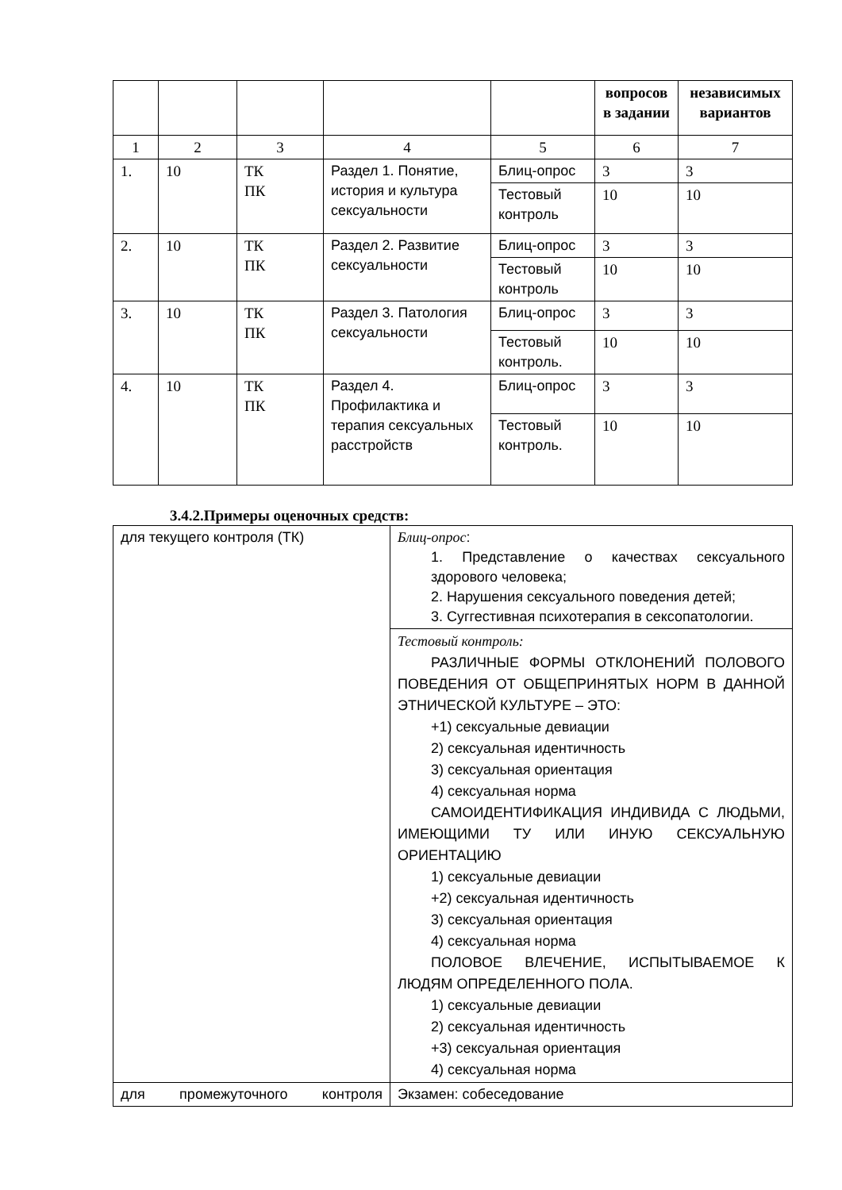| | | | | | вопросов в задании | независимых вариантов |
| --- | --- | --- | --- | --- | --- | --- |
| 1 | 2 | 3 | 4 | 5 | 6 | 7 |
| 1. | 10 | ТК ПК | Раздел 1. Понятие, история и культура сексуальности | Блиц-опрос | 3 | 3 |
| | | | | Тестовый контроль | 10 | 10 |
| 2. | 10 | ТК ПК | Раздел 2. Развитие сексуальности | Блиц-опрос | 3 | 3 |
| | | | | Тестовый контроль | 10 | 10 |
| 3. | 10 | ТК ПК | Раздел 3. Патология сексуальности | Блиц-опрос | 3 | 3 |
| | | | | Тестовый контроль. | 10 | 10 |
| 4. | 10 | ТК ПК | Раздел 4. Профилактика и терапия сексуальных расстройств | Блиц-опрос | 3 | 3 |
| | | | | Тестовый контроль. | 10 | 10 |
3.4.2.Примеры оценочных средств:
| для текущего контроля (ТК) | Блиц-опрос : 1. Представление о качествах сексуального здорового человека; 2. Нарушения сексуального поведения детей; 3. Суггестивная психотерапия в сексопатологии. |
| | Тестовый контроль: РАЗЛИЧНЫЕ ФОРМЫ ОТКЛОНЕНИЙ ПОЛОВОГО ПОВЕДЕНИЯ ОТ ОБЩЕПРИНЯТЫХ НОРМ В ДАННОЙ ЭТНИЧЕСКОЙ КУЛЬТУРЕ – ЭТО: +1) сексуальные девиации 2) сексуальная идентичность 3) сексуальная ориентация 4) сексуальная норма САМОИДЕНТИФИКАЦИЯ ИНДИВИДА С ЛЮДЬМИ, ИМЕЮЩИМИ ТУ ИЛИ ИНУЮ СЕКСУАЛЬНУЮ ОРИЕНТАЦИЮ 1) сексуальные девиации +2) сексуальная идентичность 3) сексуальная ориентация 4) сексуальная норма ПОЛОВОЕ ВЛЕЧЕНИЕ, ИСПЫТЫВАЕМОЕ К ЛЮДЯМ ОПРЕДЕЛЕННОГО ПОЛА. 1) сексуальные девиации 2) сексуальная идентичность +3) сексуальная ориентация 4) сексуальная норма |
| для промежуточного контроля | Экзамен: собеседование |